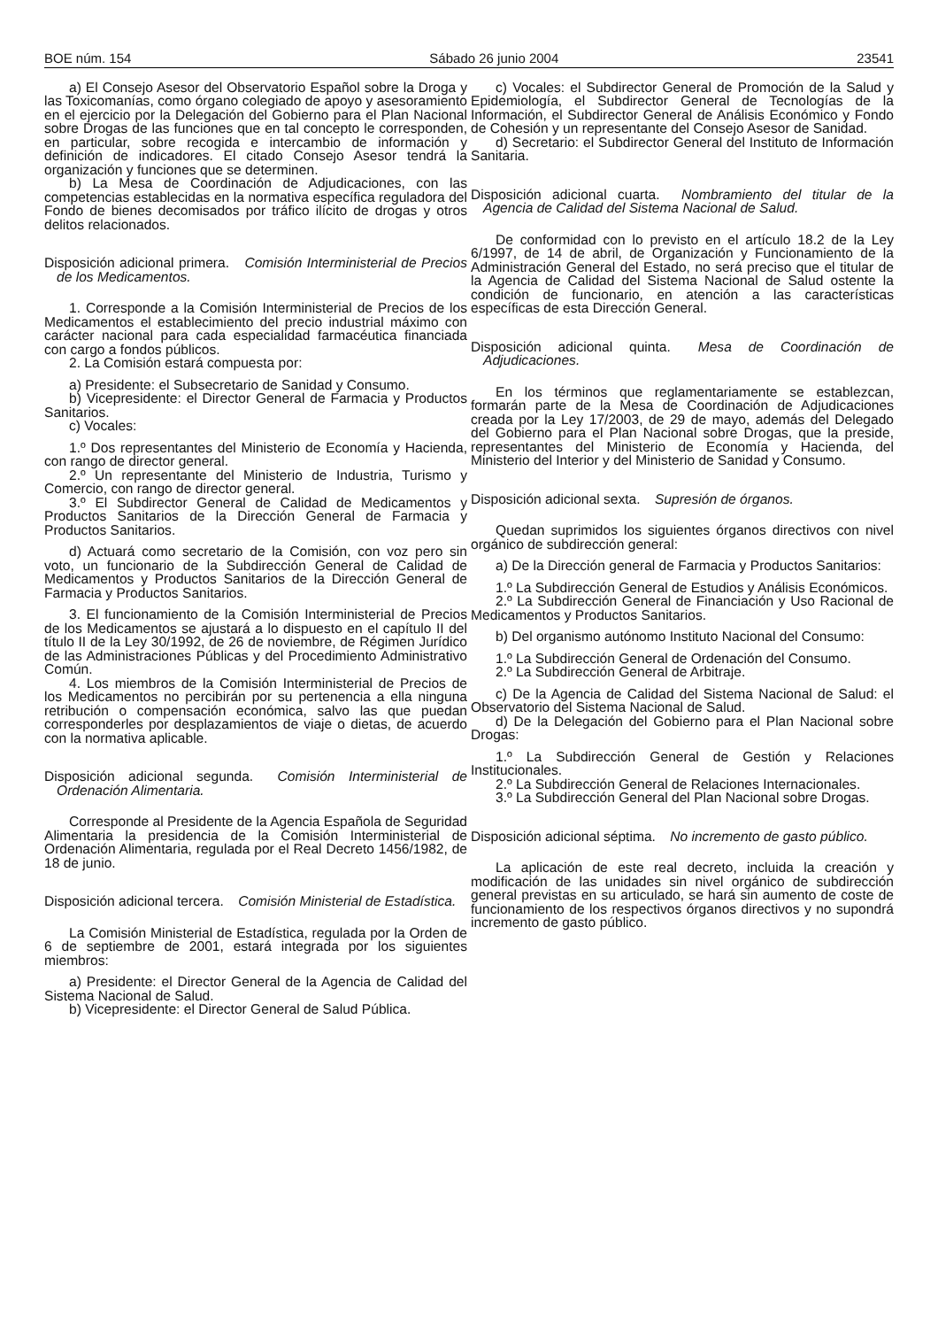BOE núm. 154 Sábado 26 junio 2004 23541
a) El Consejo Asesor del Observatorio Español sobre la Droga y las Toxicomanías, como órgano colegiado de apoyo y asesoramiento en el ejercicio por la Delegación del Gobierno para el Plan Nacional sobre Drogas de las funciones que en tal concepto le corresponden, en particular, sobre recogida e intercambio de información y definición de indicadores. El citado Consejo Asesor tendrá la organización y funciones que se determinen.
b) La Mesa de Coordinación de Adjudicaciones, con las competencias establecidas en la normativa específica reguladora del Fondo de bienes decomisados por tráfico ilícito de drogas y otros delitos relacionados.
Disposición adicional primera. Comisión Interministerial de Precios de los Medicamentos.
1. Corresponde a la Comisión Interministerial de Precios de los Medicamentos el establecimiento del precio industrial máximo con carácter nacional para cada especialidad farmacéutica financiada con cargo a fondos públicos.
2. La Comisión estará compuesta por:
a) Presidente: el Subsecretario de Sanidad y Consumo.
b) Vicepresidente: el Director General de Farmacia y Productos Sanitarios.
c) Vocales:
1.º Dos representantes del Ministerio de Economía y Hacienda, con rango de director general.
2.º Un representante del Ministerio de Industria, Turismo y Comercio, con rango de director general.
3.º El Subdirector General de Calidad de Medicamentos y Productos Sanitarios de la Dirección General de Farmacia y Productos Sanitarios.
d) Actuará como secretario de la Comisión, con voz pero sin voto, un funcionario de la Subdirección General de Calidad de Medicamentos y Productos Sanitarios de la Dirección General de Farmacia y Productos Sanitarios.
3. El funcionamiento de la Comisión Interministerial de Precios de los Medicamentos se ajustará a lo dispuesto en el capítulo II del título II de la Ley 30/1992, de 26 de noviembre, de Régimen Jurídico de las Administraciones Públicas y del Procedimiento Administrativo Común.
4. Los miembros de la Comisión Interministerial de Precios de los Medicamentos no percibirán por su pertenencia a ella ninguna retribución o compensación económica, salvo las que puedan corresponderles por desplazamientos de viaje o dietas, de acuerdo con la normativa aplicable.
Disposición adicional segunda. Comisión Interministerial de Ordenación Alimentaria.
Corresponde al Presidente de la Agencia Española de Seguridad Alimentaria la presidencia de la Comisión Interministerial de Ordenación Alimentaria, regulada por el Real Decreto 1456/1982, de 18 de junio.
Disposición adicional tercera. Comisión Ministerial de Estadística.
La Comisión Ministerial de Estadística, regulada por la Orden de 6 de septiembre de 2001, estará integrada por los siguientes miembros:
a) Presidente: el Director General de la Agencia de Calidad del Sistema Nacional de Salud.
b) Vicepresidente: el Director General de Salud Pública.
c) Vocales: el Subdirector General de Promoción de la Salud y Epidemiología, el Subdirector General de Tecnologías de la Información, el Subdirector General de Análisis Económico y Fondo de Cohesión y un representante del Consejo Asesor de Sanidad.
d) Secretario: el Subdirector General del Instituto de Información Sanitaria.
Disposición adicional cuarta. Nombramiento del titular de la Agencia de Calidad del Sistema Nacional de Salud.
De conformidad con lo previsto en el artículo 18.2 de la Ley 6/1997, de 14 de abril, de Organización y Funcionamiento de la Administración General del Estado, no será preciso que el titular de la Agencia de Calidad del Sistema Nacional de Salud ostente la condición de funcionario, en atención a las características específicas de esta Dirección General.
Disposición adicional quinta. Mesa de Coordinación de Adjudicaciones.
En los términos que reglamentariamente se establezcan, formarán parte de la Mesa de Coordinación de Adjudicaciones creada por la Ley 17/2003, de 29 de mayo, además del Delegado del Gobierno para el Plan Nacional sobre Drogas, que la preside, representantes del Ministerio de Economía y Hacienda, del Ministerio del Interior y del Ministerio de Sanidad y Consumo.
Disposición adicional sexta. Supresión de órganos.
Quedan suprimidos los siguientes órganos directivos con nivel orgánico de subdirección general:
a) De la Dirección general de Farmacia y Productos Sanitarios:
1.º La Subdirección General de Estudios y Análisis Económicos.
2.º La Subdirección General de Financiación y Uso Racional de Medicamentos y Productos Sanitarios.
b) Del organismo autónomo Instituto Nacional del Consumo:
1.º La Subdirección General de Ordenación del Consumo.
2.º La Subdirección General de Arbitraje.
c) De la Agencia de Calidad del Sistema Nacional de Salud: el Observatorio del Sistema Nacional de Salud.
d) De la Delegación del Gobierno para el Plan Nacional sobre Drogas:
1.º La Subdirección General de Gestión y Relaciones Institucionales.
2.º La Subdirección General de Relaciones Internacionales.
3.º La Subdirección General del Plan Nacional sobre Drogas.
Disposición adicional séptima. No incremento de gasto público.
La aplicación de este real decreto, incluida la creación y modificación de las unidades sin nivel orgánico de subdirección general previstas en su articulado, se hará sin aumento de coste de funcionamiento de los respectivos órganos directivos y no supondrá incremento de gasto público.